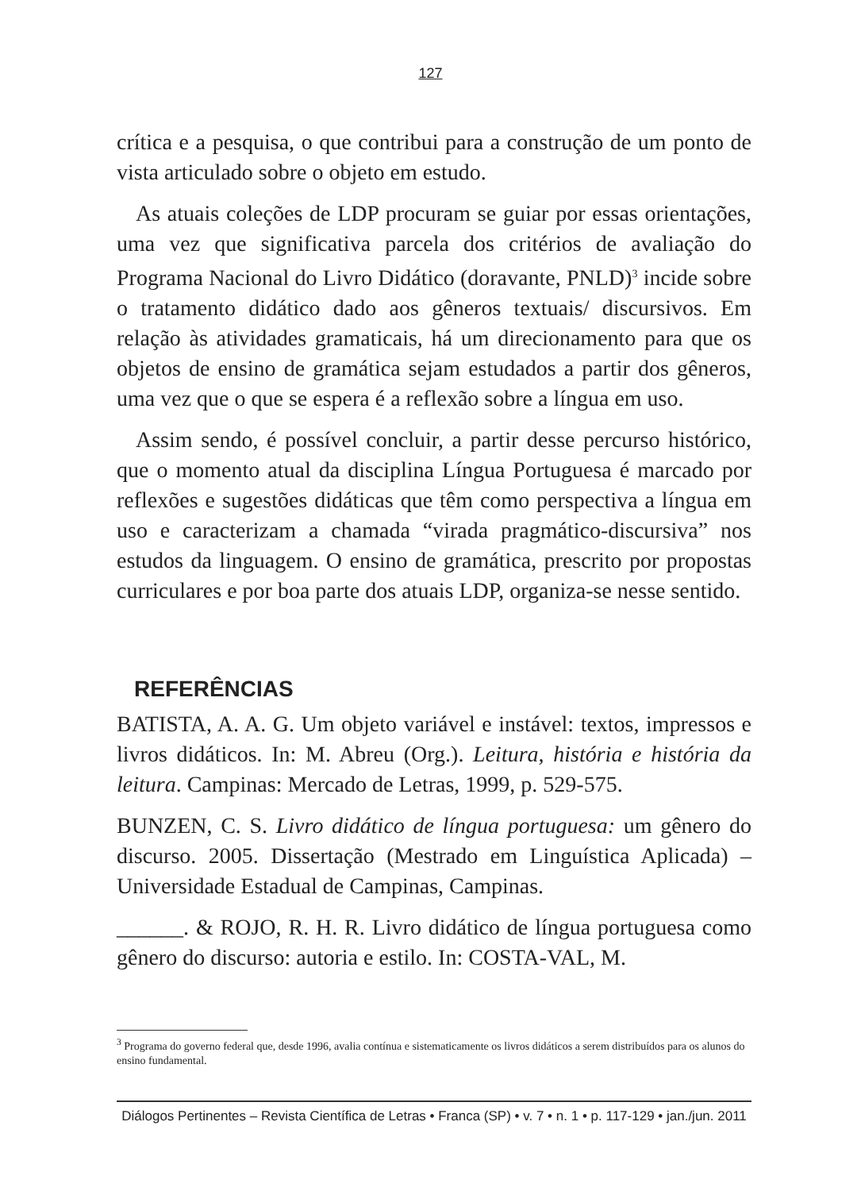127
crítica e a pesquisa, o que contribui para a construção de um ponto de vista articulado sobre o objeto em estudo.
As atuais coleções de LDP procuram se guiar por essas orientações, uma vez que significativa parcela dos critérios de avaliação do Programa Nacional do Livro Didático (doravante, PNLD)<sup>3</sup> incide sobre o tratamento didático dado aos gêneros textuais/ discursivos. Em relação às atividades gramaticais, há um direcionamento para que os objetos de ensino de gramática sejam estudados a partir dos gêneros, uma vez que o que se espera é a reflexão sobre a língua em uso.
Assim sendo, é possível concluir, a partir desse percurso histórico, que o momento atual da disciplina Língua Portuguesa é marcado por reflexões e sugestões didáticas que têm como perspectiva a língua em uso e caracterizam a chamada “virada pragmático-discursiva” nos estudos da linguagem. O ensino de gramática, prescrito por propostas curriculares e por boa parte dos atuais LDP, organiza-se nesse sentido.
REFERÊNCIAS
BATISTA, A. A. G. Um objeto variável e instável: textos, impressos e livros didáticos. In: M. Abreu (Org.). Leitura, história e história da leitura. Campinas: Mercado de Letras, 1999, p. 529-575.
BUNZEN, C. S. Livro didático de língua portuguesa: um gênero do discurso. 2005. Dissertação (Mestrado em Linguística Aplicada) – Universidade Estadual de Campinas, Campinas.
______. & ROJO, R. H. R. Livro didático de língua portuguesa como gênero do discurso: autoria e estilo. In: COSTA-VAL, M.
<sup>3</sup> Programa do governo federal que, desde 1996, avalia contínua e sistematicamente os livros didáticos a serem distribuídos para os alunos do ensino fundamental.
Diálogos Pertinentes – Revista Científica de Letras • Franca (SP) • v. 7 • n. 1 • p. 117-129 • jan./jun. 2011